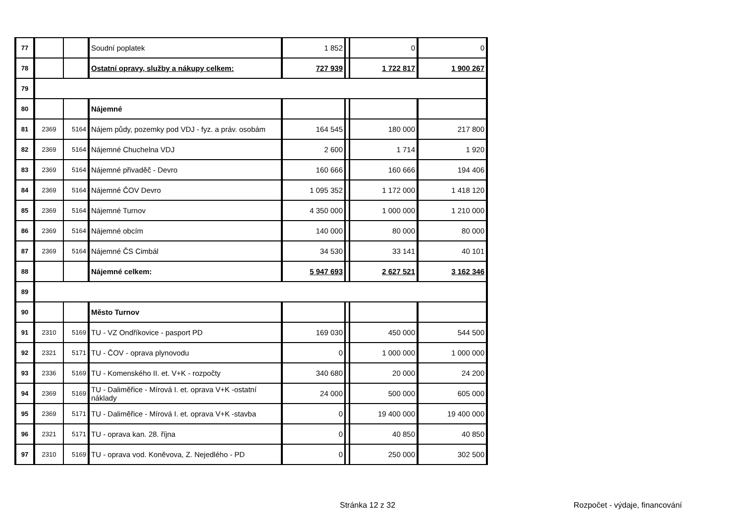| 77 | | | Soudní poplatek | 1 852 | | 0 | 0 |
| 78 | | | Ostatní opravy, služby a nákupy celkem: | 727 939 | | 1 722 817 | 1 900 267 |
| 79 | | | | | | | |
| 80 | | | Nájemné | | | | |
| 81 | 2369 | 5164 | Nájem půdy, pozemky pod VDJ - fyz. a práv. osobám | 164 545 | | 180 000 | 217 800 |
| 82 | 2369 | 5164 | Nájemné Chuchelna VDJ | 2 600 | | 1 714 | 1 920 |
| 83 | 2369 | 5164 | Nájemné přivaděč - Devro | 160 666 | | 160 666 | 194 406 |
| 84 | 2369 | 5164 | Nájemné ČOV Devro | 1 095 352 | | 1 172 000 | 1 418 120 |
| 85 | 2369 | 5164 | Nájemné Turnov | 4 350 000 | | 1 000 000 | 1 210 000 |
| 86 | 2369 | 5164 | Nájemné obcím | 140 000 | | 80 000 | 80 000 |
| 87 | 2369 | 5164 | Nájemné ČS Cimbál | 34 530 | | 33 141 | 40 101 |
| 88 | | | Nájemné celkem: | 5 947 693 | | 2 627 521 | 3 162 346 |
| 89 | | | | | | | |
| 90 | | | Město Turnov | | | | |
| 91 | 2310 | 5169 | TU - VZ Ondříkovice - pasport PD | 169 030 | | 450 000 | 544 500 |
| 92 | 2321 | 5171 | TU - ČOV - oprava plynovodu | 0 | | 1 000 000 | 1 000 000 |
| 93 | 2336 | 5169 | TU - Komenského II. et. V+K - rozpočty | 340 680 | | 20 000 | 24 200 |
| 94 | 2369 | 5169 | TU - Daliměřice - Mírová I. et. oprava V+K -ostatní náklady | 24 000 | | 500 000 | 605 000 |
| 95 | 2369 | 5171 | TU - Daliměřice - Mírová I. et. oprava V+K -stavba | 0 | | 19 400 000 | 19 400 000 |
| 96 | 2321 | 5171 | TU - oprava kan. 28. října | 0 | | 40 850 | 40 850 |
| 97 | 2310 | 5169 | TU - oprava vod. Koněvova, Z. Nejedlého - PD | 0 | | 250 000 | 302 500 |
Stránka 12 z 32 Rozpočet - výdaje, financování